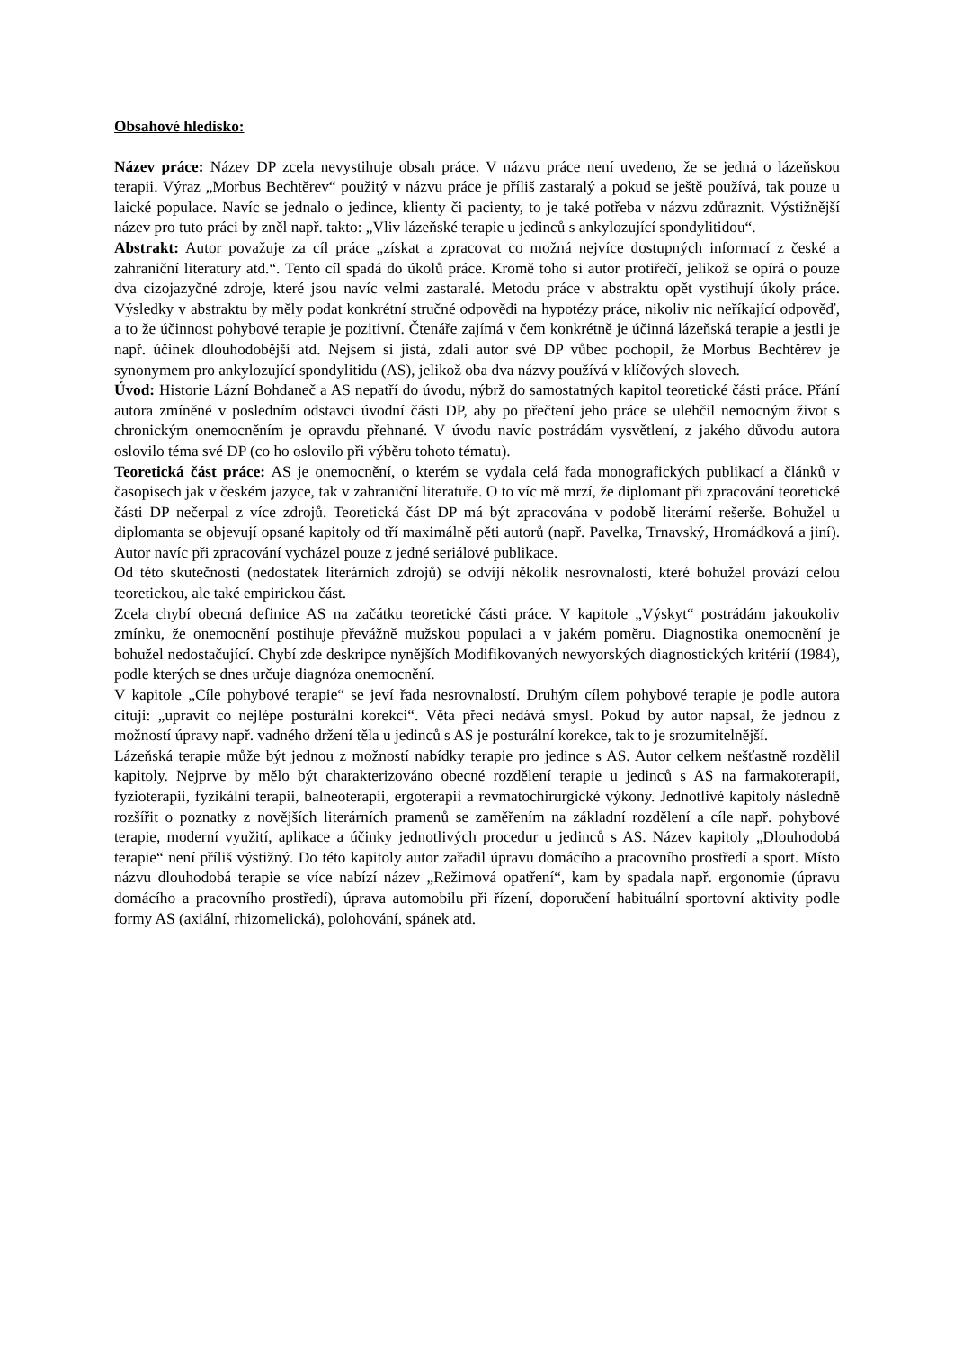Obsahové hledisko:
Název práce: Název DP zcela nevystihuje obsah práce. V názvu práce není uvedeno, že se jedná o lázeňskou terapii. Výraz „Morbus Bechtěrev“ použitý v názvu práce je příliš zastaralý a pokud se ještě používá, tak pouze u laické populace. Navíc se jednalo o jedince, klienty či pacienty, to je také potřeba v názvu zdůraznit. Výstižnější název pro tuto práci by zněl např. takto: „Vliv lázeňské terapie u jedinců s ankylozující spondylitidou“.
Abstrakt: Autor považuje za cíl práce „získat a zpracovat co možná nejvíce dostupných informací z české a zahraniční literatury atd.“. Tento cíl spadá do úkolů práce. Kromě toho si autor protiřečí, jelikož se opírá o pouze dva cizojazyčné zdroje, které jsou navíc velmi zastaralé. Metodu práce v abstraktu opět vystihují úkoly práce. Výsledky v abstraktu by měly podat konkrétní stručné odpovědi na hypotézy práce, nikoliv nic neříkající odpověď, a to že účinnost pohybové terapie je pozitivní. Čtenáře zajímá v čem konkrétně je účinná lázeňská terapie a jestli je např. účinek dlouhodobější atd. Nejsem si jistá, zdali autor své DP vůbec pochopil, že Morbus Bechtěrev je synonymem pro ankylozující spondylitidu (AS), jelikož oba dva názvy používá v klíčových slovech.
Úvod: Historie Lázní Bohdaneč a AS nepatří do úvodu, nýbrž do samostatných kapitol teoretické části práce. Přání autora zmíněné v posledním odstavci úvodní části DP, aby po přečtení jeho práce se ulehčil nemocným život s chronickým onemocněním je opravdu přehnané. V úvodu navíc postrádám vysvětlení, z jakého důvodu autora oslovilo téma své DP (co ho oslovilo při výběru tohoto tématu).
Teoretická část práce: AS je onemocnění, o kterém se vydala celá řada monografických publikací a článků v časopisech jak v českém jazyce, tak v zahraniční literatuře. O to víc mě mrzí, že diplomant při zpracování teoretické části DP nečerpal z více zdrojů. Teoretická část DP má být zpracována v podobě literární rešerše. Bohužel u diplomanta se objevují opsané kapitoly od tří maximálně pěti autorů (např. Pavelka, Trnavský, Hromádková a jiní). Autor navíc při zpracování vycházel pouze z jedné seriálové publikace.
Od této skutečnosti (nedostatek literárních zdrojů) se odvíjí několik nesrovnalostí, které bohužel provází celou teoretickou, ale také empirickou část.
Zcela chybí obecná definice AS na začátku teoretické části práce. V kapitole „Výskyt“ postrádám jakoukoliv zmínku, že onemocnění postihuje převážně mužskou populaci a v jakém poměru. Diagnostika onemocnění je bohužel nedostačující. Chybí zde deskripce nynějších Modifikovaných newyorských diagnostických kritérií (1984), podle kterých se dnes určuje diagnóza onemocnění.
V kapitole „Cíle pohybové terapie“ se jeví řada nesrovnalostí. Druhým cílem pohybové terapie je podle autora cituji: „upravit co nejlépe posturální korekci“. Věta přeci nedává smysl. Pokud by autor napsal, že jednou z možností úpravy např. vadného držení těla u jedinců s AS je posturální korekce, tak to je srozumitelnější.
Lázeňská terapie může být jednou z možností nabídky terapie pro jedince s AS. Autor celkem nešťastně rozdělil kapitoly. Nejprve by mělo být charakterizováno obecné rozdělení terapie u jedinců s AS na farmakoterapii, fyzioterapii, fyzikální terapii, balneoterapii, ergoterapii a revmatochirurgické výkony. Jednotlivé kapitoly následně rozšířit o poznatky z novějších literárních pramenů se zaměřením na základní rozdělení a cíle např. pohybové terapie, moderní využití, aplikace a účinky jednotlivých procedur u jedinců s AS. Název kapitoly „Dlouhodobá terapie“ není příliš výstižný. Do této kapitoly autor zařadil úpravu domácího a pracovního prostředí a sport. Místo názvu dlouhodobá terapie se více nabízí název „Režimová opatření“, kam by spadala např. ergonomie (úpravu domácího a pracovního prostředí), úprava automobilu při řízení, doporučení habituální sportovní aktivity podle formy AS (axiální, rhizomelická), polohování, spánek atd.